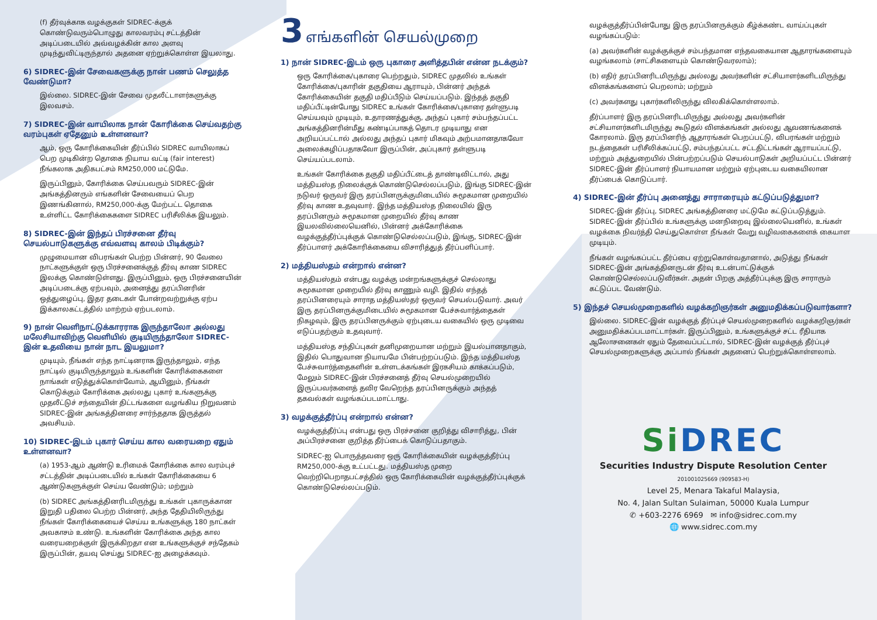(f) தீர்வுக்காக வழக்குகள் SIDREC-க்குக் கொண்டுவரும்பொழுது காலவரம்பு சட்டத்தின் அடிப்படையில் அவ்வழக்கின் கால அளவு முடிந்துவிட்டிருந்தால் அதனை ஏற்றுக்கொள்ள இயலாது.
6) SIDREC-இன் சேவைகளுக்கு நான் பணம் செலுத்த வேண்டுமா?
இல்லை. SIDREC-இன் சேவை முதலீட்டாளர்களுக்கு இலவசம்.
7) SIDREC-இன் வாயிலாக நான் கோரிக்கை செய்வதற்கு வரம்புகள் ஏதேனும் உள்ளனவா?
ஆம், ஒரு கோரிக்கையின் தீர்ப்பில் SIDREC வாயிலாகப் பெற முடிகின்ற தொகை நியாய வட்டி (fair interest) நீங்கலாக அதிகபட்சம் RM250,000 மட்டுமே.
இருப்பினும், கோரிக்கை செய்பவரும் SIDREC-இன் அங்கத்தினரும் எங்களின் சேவையைப் பெற இணங்கினால், RM250,000-க்கு மேற்பட்ட தொகை உள்ளிட்ட கோரிக்கைகளை SIDREC பரிசீலிக்க இயலும்.
8) SIDREC-இன் இந்தப் பிரச்சனை தீர்வு செயல்பாடுகளுக்கு எவ்வளவு காலம் பிடிக்கும்?
முழுமையான விபரங்கள் பெற்ற பின்னர், 90 வேலை நாட்களுக்குள் ஒரு பிரச்சனைக்குத் தீர்வு காண SIDREC இலக்கு கொண்டுள்ளது. இருப்பினும், ஒரு பிரச்சனையின் அடிப்படைக்கு ஏற்பவும், அனைத்து தரப்பினரின் ஒத்துழைப்பு, இதர தடைகள் போன்றவற்றுக்கு ஏற்ப இக்காலகட்டத்தில் மாற்றம் ஏற்படலாம்.
9) நான் வெளிநாட்டுக்காரராக இருந்தாலோ அல்லது மலேசியாவிற்கு வெளியில் குடியிருந்தாலோ SIDREC-இன் உதவியை நான் நாட இயலுமா?
முடியும், நீங்கள் எந்த நாட்டினராக இருந்தாலும், எந்த நாட்டில் குடியிருந்தாலும் உங்களின் கோரிக்கைகளை நாங்கள் எடுத்துக்கொள்வோம், ஆயினும், நீங்கள் கொடுக்கும் கோரிக்கை அல்லது புகார் உங்களுக்கு முதலீட்டுச் சந்தையின் திட்டங்களை வழங்கிய நிறுவனம் SIDREC-இன் அங்கத்தினரை சார்ந்ததாக இருத்தல் அவசியம்.
10) SIDREC-இடம் புகார் செய்ய கால வரையறை ஏதும் உள்ளனவா?
(a) 1953-ஆம் ஆண்டு உரிமைக் கோரிக்கை கால வரம்புச் சட்டத்தின் அடிப்படையில் உங்கள் கோரிக்கையை 6 ஆண்டுகளுக்குள் செய்ய வேண்டும்; மற்றும்
(b) SIDREC அங்கத்தினரிடமிருந்து உங்கள் புகாருக்கான இறுதி பதிலை பெற்ற பின்னர், அந்த தேதியிலிருந்து நீங்கள் கோரிக்கையைச் செய்ய உங்களுக்கு 180 நாட்கள் அவகாசம் உண்டு. உங்களின் கோரிக்கை அந்த கால வரையறைக்குள் இருக்கிறதா என உங்களுக்குச் சந்தேகம் இருப்பின், தயவு செய்து SIDREC-ஐ அழைக்கவும்.
3 எங்களின் செயல்முறை
1) நான் SIDREC-இடம் ஒரு புகாரை அளித்தபின் என்ன நடக்கும்?
ஒரு கோரிக்கை/புகாரை பெற்றதும், SIDREC முதலில் உங்கள் கோரிக்கை/புகாரின் தகுதியை ஆராயும், பின்னர் அந்தக் கோரிக்கையின் தகுதி மதிப்பீடும் செய்யப்படும். இந்தத் தகுதி மதிப்பீட்டின்போது SIDREC உங்கள் கோரிக்கை/புகாரை தள்ளுபடி செய்யவும் முடியும், உதாரணத்துக்கு, அந்தப் புகார் சம்பந்தப்பட்ட அங்கத்தினரின்மீது கண்டிப்பாகத் தொடர முடியாது என அறியப்பட்டால் அல்லது அந்தப் புகார் மிகவும் அற்பமானதாகவோ அலைக்கழிப்பதாகவோ இருப்பின், அப்புகார் தள்ளுபடி செய்யப்படலாம்.
உங்கள் கோரிக்கை தகுதி மதிப்பீட்டைத் தாண்டிவிட்டால், அது மத்தியஸ்த நிலைக்குக் கொண்டுசெல்லப்படும், இங்கு SIDREC-இன் நடுவர் ஒருவர் இரு தரப்பினருக்குமிடையில் சுமூகமான முறையில் தீர்வு காண உதவுவார். இந்த மத்தியஸ்த நிலையில் இரு தரப்பினரும் சுமூகமான முறையில் தீர்வு காண இயலவில்லையெனில், பின்னர் அக்கோரிக்கை வழக்குத்தீர்ப்புக்குக் கொண்டுசெல்லப்படும், இங்கு, SIDREC-இன் தீர்ப்பாளர் அக்கோரிக்கையை விசாரித்துத் தீர்ப்பளிப்பார்.
2) மத்தியஸ்தம் என்றால் என்ன?
மத்தியஸ்தம் என்பது வழக்கு மன்றங்களுக்குச் செல்லாது சுமூகமான முறையில் தீர்வு காணும் வழி. இதில் எந்தத் தரப்பினரையும் சாராத மத்தியஸ்தர் ஒருவர் செயல்படுவார். அவர் இரு தரப்பினருக்குமிடையில் சுமூகமான பேச்சுவார்த்தைகள் நிகழவும், இரு தரப்பினருக்கும் ஏற்புடைய வகையில் ஒரு முடிவை எடுப்பதற்கும் உதவுவார்.
மத்தியஸ்த சந்திப்புகள் தனிமுறையான மற்றும் இயல்பானதாகும், இதில் பொதுவான நியாயமே பின்பற்றப்படும். இந்த மத்தியஸ்த பேச்சுவார்த்தைகளின் உள்ளடக்கங்கள் இரகசியம் காக்கப்படும், மேலும் SIDREC-இன் பிரச்சனைத் தீர்வு செயல்முறையில் இருப்பவர்களைத் தவிர வேறெந்த தரப்பினருக்கும் அந்தத் தகவல்கள் வழங்கப்படமாட்டாது.
3) வழக்குத்தீர்ப்பு என்றால் என்ன?
வழக்குத்தீர்ப்பு என்பது ஒரு பிரச்சனை குறித்து விசாரித்து, பின் அப்பிரச்சனை குறித்த தீர்ப்பைக் கொடுப்பதாகும்.
SIDREC-ஐ பொருத்தவரை ஒரு கோரிக்கையின் வழக்குத்தீர்ப்பு RM250,000-க்கு உட்பட்டது. மத்தியஸ்த முறை வெற்றிபெறாதபட்சத்தில் ஒரு கோரிக்கையின் வழக்குத்தீர்ப்புக்குக் கொண்டுசெல்லப்படும்.
வழக்குத்தீர்ப்பின்போது இரு தரப்பினருக்கும் கீழ்க்கண்ட வாய்ப்புகள் வழங்கப்படும்:
(a) அவர்களின் வழக்குக்குச் சம்பந்தமான எந்தவகையான ஆதாரங்களையும் வழங்கலாம் (சாட்சிகளையும் கொண்டுவரலாம்);
(b) எதிர் தரப்பினரிடமிருந்து அல்லது அவர்களின் சட்சியாளர்களிடமிருந்து விளக்கங்களைப் பெறலாம்; மற்றும்
(c) அவர்களது புகார்களிலிருந்து விலகிக்கொள்ளலாம்.
தீர்ப்பாளர் இரு தரப்பினரிடமிருந்து அல்லது அவர்களின் சட்சியாளர்களிடமிருந்து கூடுதல் விளக்கங்கள் அல்லது ஆவணங்களைக் கோரலாம். இரு தரப்பினரிந் ஆதாரங்கள் பெறப்பட்டு, விபரங்கள் மற்றும் நடத்தைகள் பரிசீலிக்கப்பட்டு, சம்பந்தப்பட்ட சட்டதிட்டங்கள் ஆராயப்பட்டு, மற்றும் அத்துறையில் பின்பற்றப்படும் செயல்பாடுகள் அறியப்பட்ட பின்னர் SIDREC-இன் தீர்ப்பாளர் நியாயமான மற்றும் ஏற்புடைய வகையிலான தீர்ப்பைக் கொடுப்பார்.
4) SIDREC-இன் தீர்ப்பு அனைத்து சாராரையும் கட்டுப்படுத்துமா?
SIDREC-இன் தீர்ப்பு, SIDREC அங்கத்தினரை மட்டுமே கட்டுப்படுத்தும். SIDREC-இன் தீர்ப்பில் உங்களுக்கு மனநிறைவு இல்லையெனில், உங்கள் வழக்கை நிவர்த்தி செய்துகொள்ள நீங்கள் வேறு வழிவகைகளைக் கையாள முடியும்.
நீங்கள் வழங்கப்பட்ட தீர்ப்பை ஏற்றுகொள்வதானால், அடுத்து நீங்கள் SIDREC-இன் அங்கத்தினருடன் தீர்வு உடன்பாட்டுக்குக் கொண்டுசெல்லப்படுவீர்கள். அதன் பிறகு அத்தீர்ப்புக்கு இரு சாராரும் கட்டுப்பட வேண்டும்.
5) இந்தச் செயல்முறைகளில் வழக்கறிஞர்கள் அனுமதிக்கப்படுவார்களா?
இல்லை. SIDREC-இன் வழக்குத் தீர்ப்புச் செயல்முறைகளில் வழக்கறிஞர்கள் அனுமதிக்கப்படமாட்டார்கள். இருப்பினும், உங்களுக்குச் சட்ட ரீதியாக ஆலோசனைகள் ஏதும் தேவைப்பட்டால், SIDREC-இன் வழக்குத் தீர்ப்புச் செயல்முறைகளுக்கு அப்பால் நீங்கள் அதனைப் பெற்றுக்கொள்ளலாம்.
Si DREC
Securities Industry Dispute Resolution Center
201001025669 (909583-H)
Level 25, Menara Takaful Malaysia,
No. 4, Jalan Sultan Sulaiman, 50000 Kuala Lumpur
✆ +603-2276 6969 ✉ info@sidrec.com.my
🌐 www.sidrec.com.my